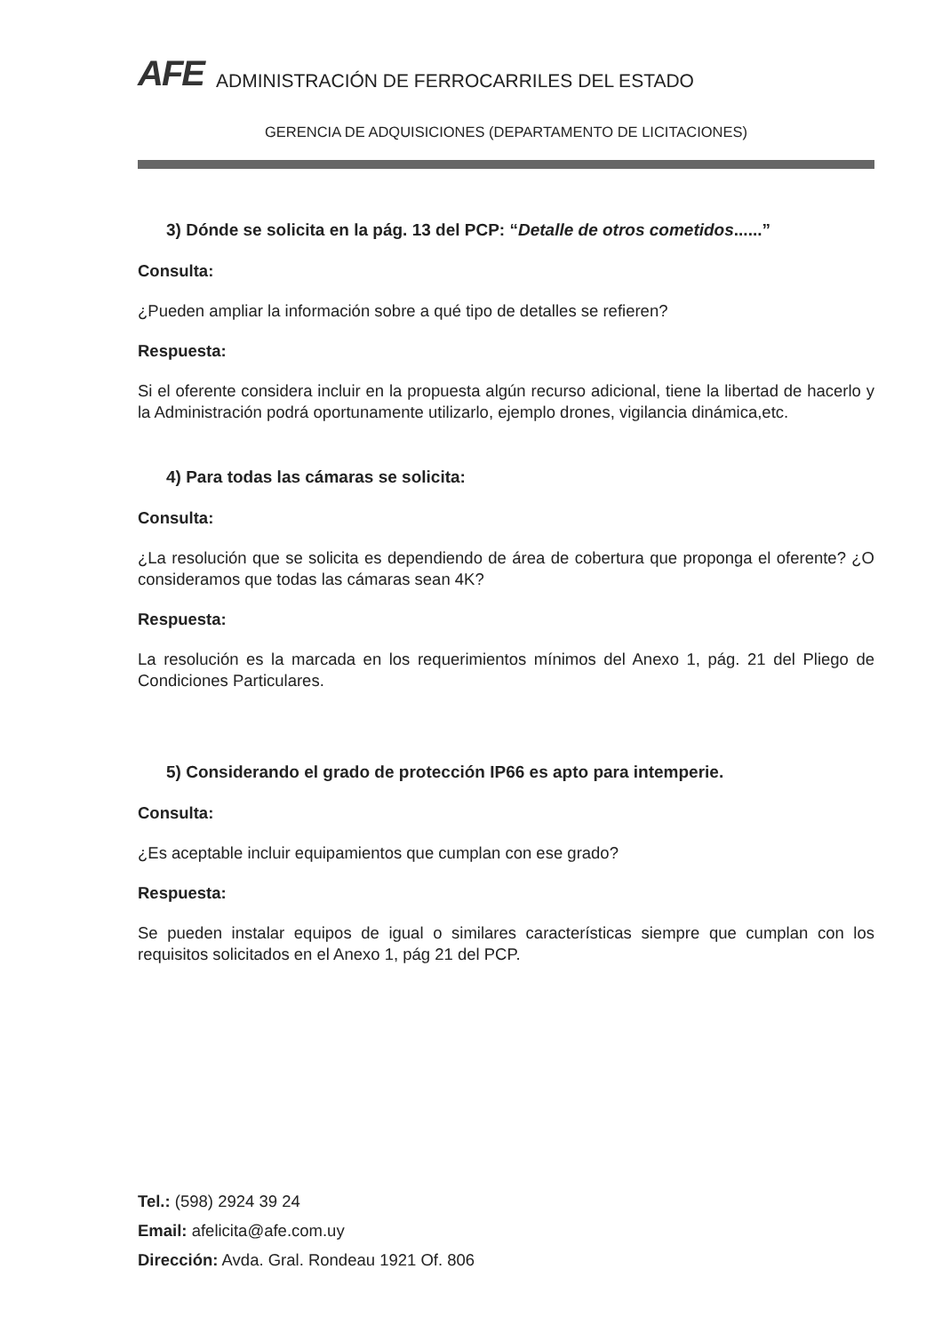AFE
ADMINISTRACIÓN DE FERROCARRILES DEL ESTADO
GERENCIA DE ADQUISICIONES (DEPARTAMENTO DE LICITACIONES)
3) Dónde se solicita en la pág. 13 del PCP: “Detalle de otros cometidos......”
Consulta:
¿Pueden ampliar la información sobre a qué tipo de detalles se refieren?
Respuesta:
Si el oferente considera incluir en la propuesta algún recurso adicional, tiene la libertad de hacerlo y la Administración podrá oportunamente utilizarlo, ejemplo drones, vigilancia dinámica,etc.
4) Para todas las cámaras se solicita:
Consulta:
¿La resolución que se solicita es dependiendo de área de cobertura que proponga el oferente? ¿O consideramos que todas las cámaras sean 4K?
Respuesta:
La resolución es la marcada en los requerimientos mínimos del Anexo 1, pág. 21 del Pliego de Condiciones Particulares.
5) Considerando el grado de protección IP66 es apto para intemperie.
Consulta:
¿Es aceptable incluir equipamientos que cumplan con ese grado?
Respuesta:
Se pueden instalar equipos de igual o similares características siempre que cumplan con los requisitos solicitados en el Anexo 1, pág 21 del PCP.
Tel.: (598) 2924 39 24
Email: afelicita@afe.com.uy
Dirección: Avda. Gral. Rondeau 1921 Of. 806